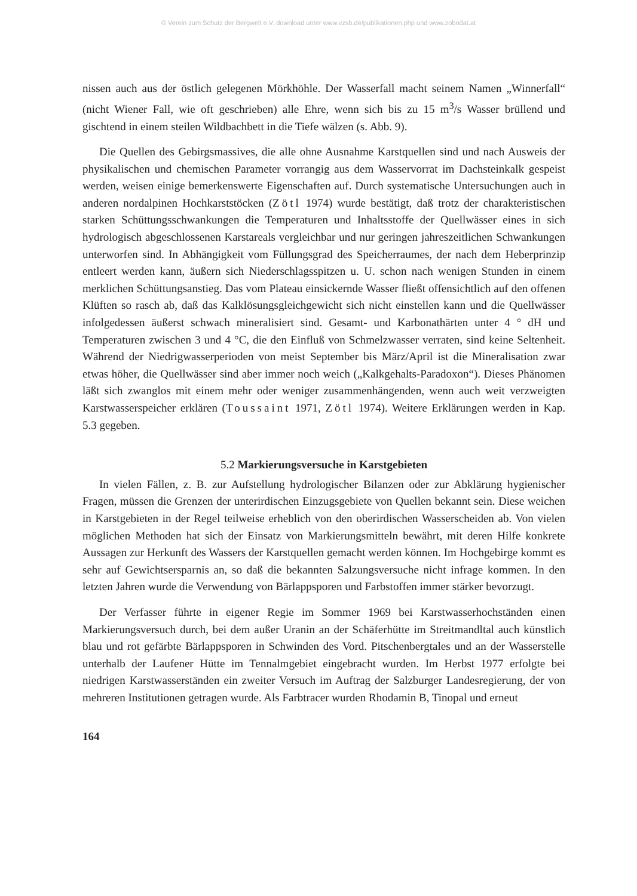© Verein zum Schutz der Bergwelt e.V. download unter www.vzsb.de/publikationen.php und www.zobodat.at
nissen auch aus der östlich gelegenen Mörkhöhle. Der Wasserfall macht seinem Namen „Winnerfall“ (nicht Wiener Fall, wie oft geschrieben) alle Ehre, wenn sich bis zu 15 m<sup>3</sup>/s Wasser brüllend und gischtend in einem steilen Wildbachbett in die Tiefe wälzen (s. Abb. 9).
Die Quellen des Gebirgsmassives, die alle ohne Ausnahme Karstquellen sind und nach Ausweis der physikalischen und chemischen Parameter vorrangig aus dem Wasservorrat im Dachsteinkalk gespeist werden, weisen einige bemerkenswerte Eigenschaften auf. Durch systematische Untersuchungen auch in anderen nordalpinen Hochkarststöcken (Zötl 1974) wurde bestätigt, daß trotz der charakteristischen starken Schüttungsschwankungen die Temperaturen und Inhaltsstoffe der Quellwässer eines in sich hydrologisch abgeschlossenen Karstareals vergleichbar und nur geringen jahreszeitlichen Schwankungen unterworfen sind. In Abhängigkeit vom Füllungsgrad des Speicherraumes, der nach dem Heberprinzip entleert werden kann, äußern sich Niederschlagsspitzen u. U. schon nach wenigen Stunden in einem merklichen Schüttungsanstieg. Das vom Plateau einsickernde Wasser fließt offensichtlich auf den offenen Klüften so rasch ab, daß das Kalklösungsgleichgewicht sich nicht einstellen kann und die Quellwässer infolgedessen äußerst schwach mineralisiert sind. Gesamt- und Karbonathärten unter 4 ° dH und Temperaturen zwischen 3 und 4 °C, die den Einfluß von Schmelzwasser verraten, sind keine Seltenheit. Während der Niedrigwasserperioden von meist September bis März/April ist die Mineralisation zwar etwas höher, die Quellwässer sind aber immer noch weich („Kalkgehalts-Paradoxon“). Dieses Phänomen läßt sich zwanglos mit einem mehr oder weniger zusammenhängenden, wenn auch weit verzweigten Karstwasserspeicher erklären (Toussaint 1971, Zötl 1974). Weitere Erklärungen werden in Kap. 5.3 gegeben.
5.2 Markierungsversuche in Karstgebieten
In vielen Fällen, z. B. zur Aufstellung hydrologischer Bilanzen oder zur Abklärung hygienischer Fragen, müssen die Grenzen der unterirdischen Einzugsgebiete von Quellen bekannt sein. Diese weichen in Karstgebieten in der Regel teilweise erheblich von den oberirdischen Wasserscheiden ab. Von vielen möglichen Methoden hat sich der Einsatz von Markierungsmitteln bewährt, mit deren Hilfe konkrete Aussagen zur Herkunft des Wassers der Karstquellen gemacht werden können. Im Hochgebirge kommt es sehr auf Gewichtsersparnis an, so daß die bekannten Salzungsversuche nicht infrage kommen. In den letzten Jahren wurde die Verwendung von Bärlappsporen und Farbstoffen immer stärker bevorzugt.
Der Verfasser führte in eigener Regie im Sommer 1969 bei Karstwasserhochständen einen Markierungsversuch durch, bei dem außer Uranin an der Schäferhütte im Streitmandltal auch künstlich blau und rot gefärbte Bärlappsporen in Schwinden des Vord. Pitschenbergtales und an der Wasserstelle unterhalb der Laufener Hütte im Tennalmgebiet eingebracht wurden. Im Herbst 1977 erfolgte bei niedrigen Karstwasserständen ein zweiter Versuch im Auftrag der Salzburger Landesregierung, der von mehreren Institutionen getragen wurde. Als Farbtracer wurden Rhodamin B, Tinopal und erneut
164